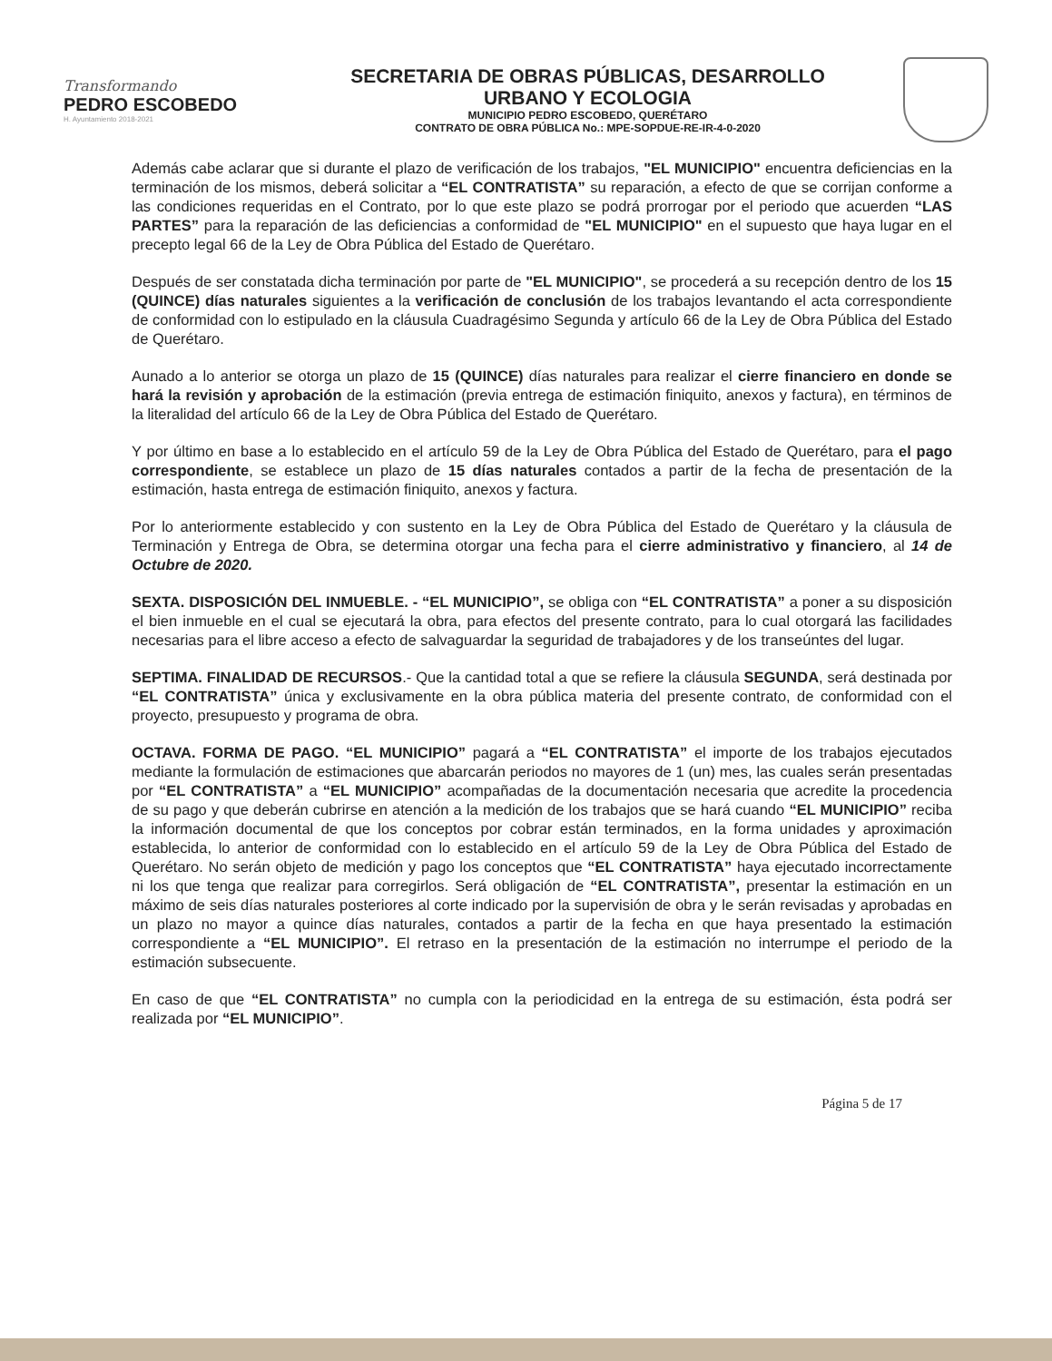Transformando
PEDRO ESCOBEDO
H. Ayuntamiento 2018-2021
SECRETARIA DE OBRAS PÚBLICAS, DESARROLLO
URBANO Y ECOLOGIA
MUNICIPIO PEDRO ESCOBEDO, QUERÉTARO
CONTRATO DE OBRA PÚBLICA No.: MPE-SOPDUE-RE-IR-4-0-2020
Además cabe aclarar que si durante el plazo de verificación de los trabajos, "EL MUNICIPIO" encuentra deficiencias en la terminación de los mismos, deberá solicitar a “EL CONTRATISTA” su reparación, a efecto de que se corrijan conforme a las condiciones requeridas en el Contrato, por lo que este plazo se podrá prorrogar por el periodo que acuerden “LAS PARTES” para la reparación de las deficiencias a conformidad de "EL MUNICIPIO" en el supuesto que haya lugar en el precepto legal 66 de la Ley de Obra Pública del Estado de Querétaro.
Después de ser constatada dicha terminación por parte de "EL MUNICIPIO", se procederá a su recepción dentro de los 15 (QUINCE) días naturales siguientes a la verificación de conclusión de los trabajos levantando el acta correspondiente de conformidad con lo estipulado en la cláusula Cuadragésimo Segunda y artículo 66 de la Ley de Obra Pública del Estado de Querétaro.
Aunado a lo anterior se otorga un plazo de 15 (QUINCE) días naturales para realizar el cierre financiero en donde se hará la revisión y aprobación de la estimación (previa entrega de estimación finiquito, anexos y factura), en términos de la literalidad del artículo 66 de la Ley de Obra Pública del Estado de Querétaro.
Y por último en base a lo establecido en el artículo 59 de la Ley de Obra Pública del Estado de Querétaro, para el pago correspondiente, se establece un plazo de 15 días naturales contados a partir de la fecha de presentación de la estimación, hasta entrega de estimación finiquito, anexos y factura.
Por lo anteriormente establecido y con sustento en la Ley de Obra Pública del Estado de Querétaro y la cláusula de Terminación y Entrega de Obra, se determina otorgar una fecha para el cierre administrativo y financiero, al 14 de Octubre de 2020.
SEXTA. DISPOSICIÓN DEL INMUEBLE. - “EL MUNICIPIO”, se obliga con “EL CONTRATISTA” a poner a su disposición el bien inmueble en el cual se ejecutará la obra, para efectos del presente contrato, para lo cual otorgará las facilidades necesarias para el libre acceso a efecto de salvaguardar la seguridad de trabajadores y de los transeúntes del lugar.
SEPTIMA. FINALIDAD DE RECURSOS.- Que la cantidad total a que se refiere la cláusula SEGUNDA, será destinada por “EL CONTRATISTA” única y exclusivamente en la obra pública materia del presente contrato, de conformidad con el proyecto, presupuesto y programa de obra.
OCTAVA. FORMA DE PAGO. “EL MUNICIPIO” pagará a “EL CONTRATISTA” el importe de los trabajos ejecutados mediante la formulación de estimaciones que abarcarán periodos no mayores de 1 (un) mes, las cuales serán presentadas por “EL CONTRATISTA” a “EL MUNICIPIO” acompañadas de la documentación necesaria que acredite la procedencia de su pago y que deberán cubrirse en atención a la medición de los trabajos que se hará cuando “EL MUNICIPIO” reciba la información documental de que los conceptos por cobrar están terminados, en la forma unidades y aproximación establecida, lo anterior de conformidad con lo establecido en el artículo 59 de la Ley de Obra Pública del Estado de Querétaro. No serán objeto de medición y pago los conceptos que “EL CONTRATISTA” haya ejecutado incorrectamente ni los que tenga que realizar para corregirlos. Será obligación de “EL CONTRATISTA”, presentar la estimación en un máximo de seis días naturales posteriores al corte indicado por la supervisión de obra y le serán revisadas y aprobadas en un plazo no mayor a quince días naturales, contados a partir de la fecha en que haya presentado la estimación correspondiente a “EL MUNICIPIO”. El retraso en la presentación de la estimación no interrumpe el periodo de la estimación subsecuente.
En caso de que “EL CONTRATISTA” no cumpla con la periodicidad en la entrega de su estimación, ésta podrá ser realizada por “EL MUNICIPIO”.
Página 5 de 17